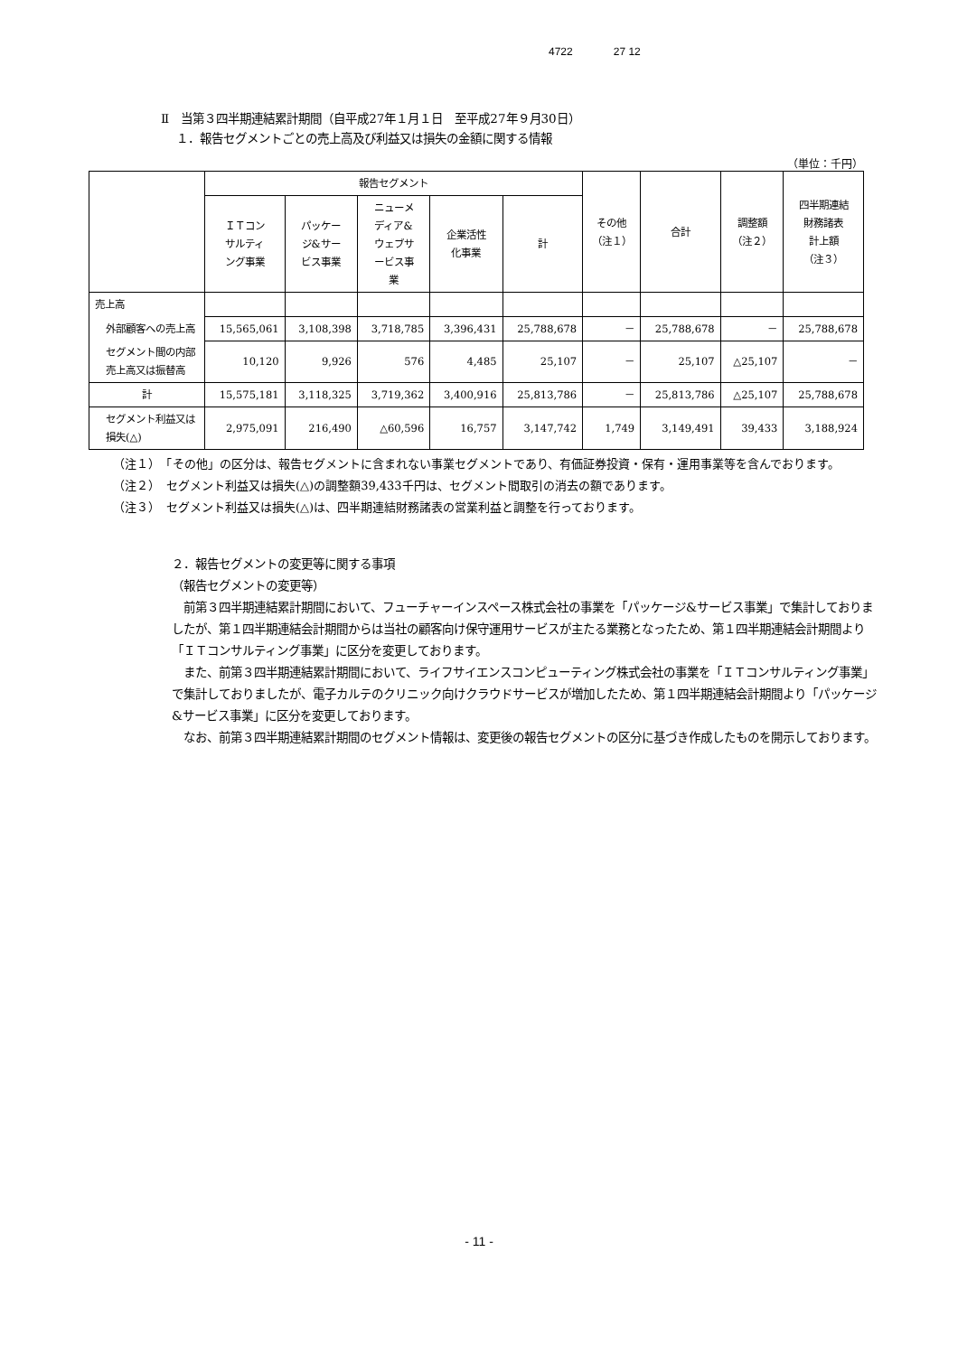4722 27 12
Ⅱ　当第３四半期連結累計期間（自平成27年１月１日　至平成27年９月30日）
１．報告セグメントごとの売上高及び利益又は損失の金額に関する情報
（単位：千円）
| | 報告セグメント | | | | | その他 （注１） | 合計 | 調整額 （注２） | 四半期連結 財務諸表 計上額 （注３） |
| --- | --- | --- | --- | --- | --- | --- | --- | --- | --- |
| | ＩＴコン サルティ ング事業 | パッケー ジ&サー ビス事業 | ニューメ ディア& ウェブサ ービス事 業 | 企業活性 化事業 | 計 | | | | |
| 売上高 | | | | | | | | | |
| 外部顧客への売上高 | 15,565,061 | 3,108,398 | 3,718,785 | 3,396,431 | 25,788,678 | － | 25,788,678 | － | 25,788,678 |
| セグメント間の内部売上高又は振替高 | 10,120 | 9,926 | 576 | 4,485 | 25,107 | － | 25,107 | △25,107 | － |
| 計 | 15,575,181 | 3,118,325 | 3,719,362 | 3,400,916 | 25,813,786 | － | 25,813,786 | △25,107 | 25,788,678 |
| セグメント利益又は損失(△) | 2,975,091 | 216,490 | △60,596 | 16,757 | 3,147,742 | 1,749 | 3,149,491 | 39,433 | 3,188,924 |
（注１）　「その他」の区分は、報告セグメントに含まれない事業セグメントであり、有価証券投資・保有・運用事業等を含んでおります。
（注２）　セグメント利益又は損失(△)の調整額39,433千円は、セグメント間取引の消去の額であります。
（注３）　セグメント利益又は損失(△)は、四半期連結財務諸表の営業利益と調整を行っております。
２．報告セグメントの変更等に関する事項
（報告セグメントの変更等）
　前第３四半期連結累計期間において、フューチャーインスペース株式会社の事業を「パッケージ&サービス事業」で集計しておりましたが、第１四半期連結会計期間からは当社の顧客向け保守運用サービスが主たる業務となったため、第１四半期連結会計期間より「ＩＴコンサルティング事業」に区分を変更しております。
　また、前第３四半期連結累計期間において、ライフサイエンスコンピューティング株式会社の事業を「ＩＴコンサルティング事業」で集計しておりましたが、電子カルテのクリニック向けクラウドサービスが増加したため、第１四半期連結会計期間より「パッケージ&サービス事業」に区分を変更しております。
　なお、前第３四半期連結累計期間のセグメント情報は、変更後の報告セグメントの区分に基づき作成したものを開示しております。
- 11 -